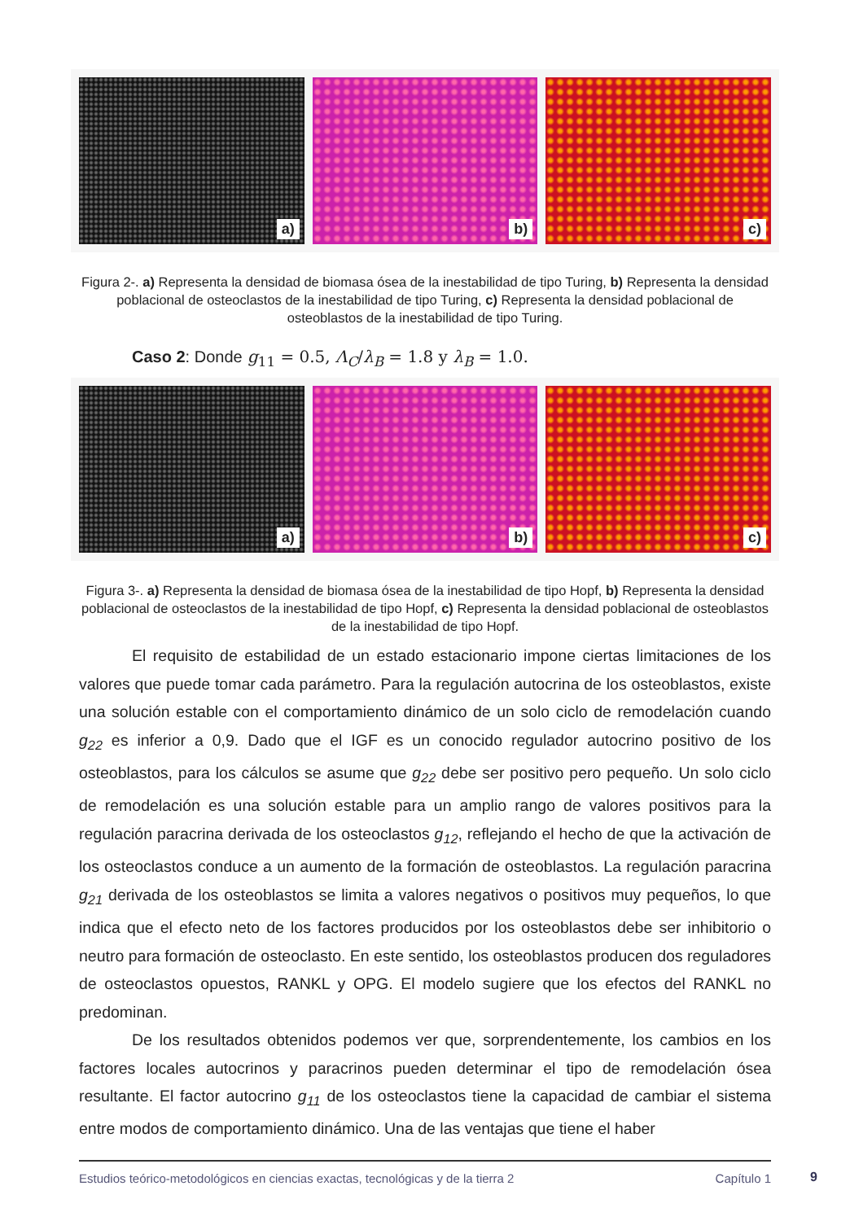a) b) c)
Figura 2-. a) Representa la densidad de biomasa ósea de la inestabilidad de tipo Turing, b) Representa la densidad poblacional de osteoclastos de la inestabilidad de tipo Turing, c) Representa la densidad poblacional de osteoblastos de la inestabilidad de tipo Turing.
Caso 2: Donde g<sub>11</sub> = 0.5, Λ<sub>C</sub>/λ<sub>B</sub> = 1.8 y λ<sub>B</sub> = 1.0.
a) b) c)
Figura 3-. a) Representa la densidad de biomasa ósea de la inestabilidad de tipo Hopf, b) Representa la densidad poblacional de osteoclastos de la inestabilidad de tipo Hopf, c) Representa la densidad poblacional de osteoblastos de la inestabilidad de tipo Hopf.
El requisito de estabilidad de un estado estacionario impone ciertas limitaciones de los valores que puede tomar cada parámetro. Para la regulación autocrina de los osteoblastos, existe una solución estable con el comportamiento dinámico de un solo ciclo de remodelación cuando g<sub>22</sub> es inferior a 0,9. Dado que el IGF es un conocido regulador autocrino positivo de los osteoblastos, para los cálculos se asume que g<sub>22</sub> debe ser positivo pero pequeño. Un solo ciclo de remodelación es una solución estable para un amplio rango de valores positivos para la regulación paracrina derivada de los osteoclastos g<sub>12</sub>, reflejando el hecho de que la activación de los osteoclastos conduce a un aumento de la formación de osteoblastos. La regulación paracrina g<sub>21</sub> derivada de los osteoblastos se limita a valores negativos o positivos muy pequeños, lo que indica que el efecto neto de los factores producidos por los osteoblastos debe ser inhibitorio o neutro para formación de osteoclasto. En este sentido, los osteoblastos producen dos reguladores de osteoclastos opuestos, RANKL y OPG. El modelo sugiere que los efectos del RANKL no predominan.
De los resultados obtenidos podemos ver que, sorprendentemente, los cambios en los factores locales autocrinos y paracrinos pueden determinar el tipo de remodelación ósea resultante. El factor autocrino g<sub>11</sub> de los osteoclastos tiene la capacidad de cambiar el sistema entre modos de comportamiento dinámico. Una de las ventajas que tiene el haber
Estudios teórico-metodológicos en ciencias exactas, tecnológicas y de la tierra 2 Capítulo 1
9